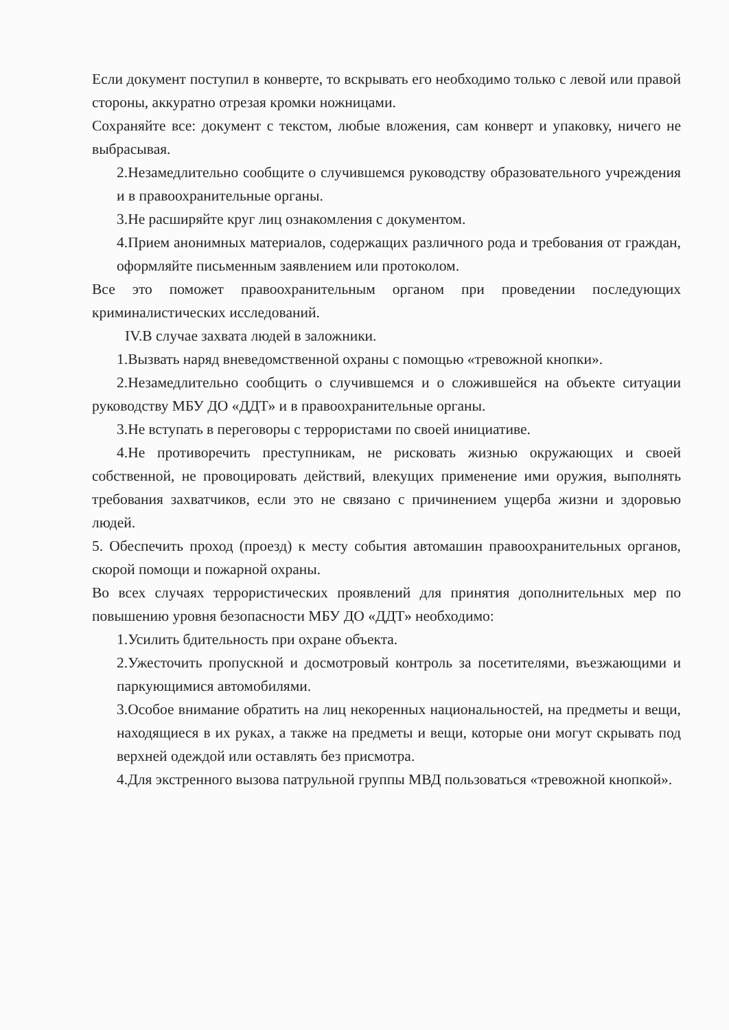Если документ поступил в конверте, то вскрывать его необходимо только с левой или правой стороны, аккуратно отрезая кромки ножницами.
Сохраняйте все: документ с текстом, любые вложения, сам конверт и упаковку, ничего не выбрасывая.
2.Незамедлительно сообщите о случившемся руководству образовательного учреждения и в правоохранительные органы.
3.Не расширяйте круг лиц ознакомления с документом.
4.Прием анонимных материалов, содержащих различного рода и требования от граждан, оформляйте письменным заявлением или протоколом.
Все это поможет правоохранительным органом при проведении последующих криминалистических исследований.
IV.В случае захвата людей в заложники.
1.Вызвать наряд вневедомственной охраны с помощью «тревожной кнопки».
2.Незамедлительно сообщить о случившемся и о сложившейся на объекте ситуации руководству МБУ ДО «ДДТ» и в правоохранительные органы.
3.Не вступать в переговоры с террористами по своей инициативе.
4.Не противоречить преступникам, не рисковать жизнью окружающих и своей собственной, не провоцировать действий, влекущих применение ими оружия, выполнять требования захватчиков, если это не связано с причинением ущерба жизни и здоровью людей.
5. Обеспечить проход (проезд) к месту события автомашин правоохранительных органов, скорой помощи и пожарной охраны.
Во всех случаях террористических проявлений для принятия дополнительных мер по повышению уровня безопасности МБУ ДО «ДДТ» необходимо:
1.Усилить бдительность при охране объекта.
2.Ужесточить пропускной и досмотровый контроль за посетителями, въезжающими и паркующимися автомобилями.
3.Особое внимание обратить на лиц некоренных национальностей, на предметы и вещи, находящиеся в их руках, а также на предметы и вещи, которые они могут скрывать под верхней одеждой или оставлять без присмотра.
4.Для экстренного вызова патрульной группы МВД пользоваться «тревожной кнопкой».